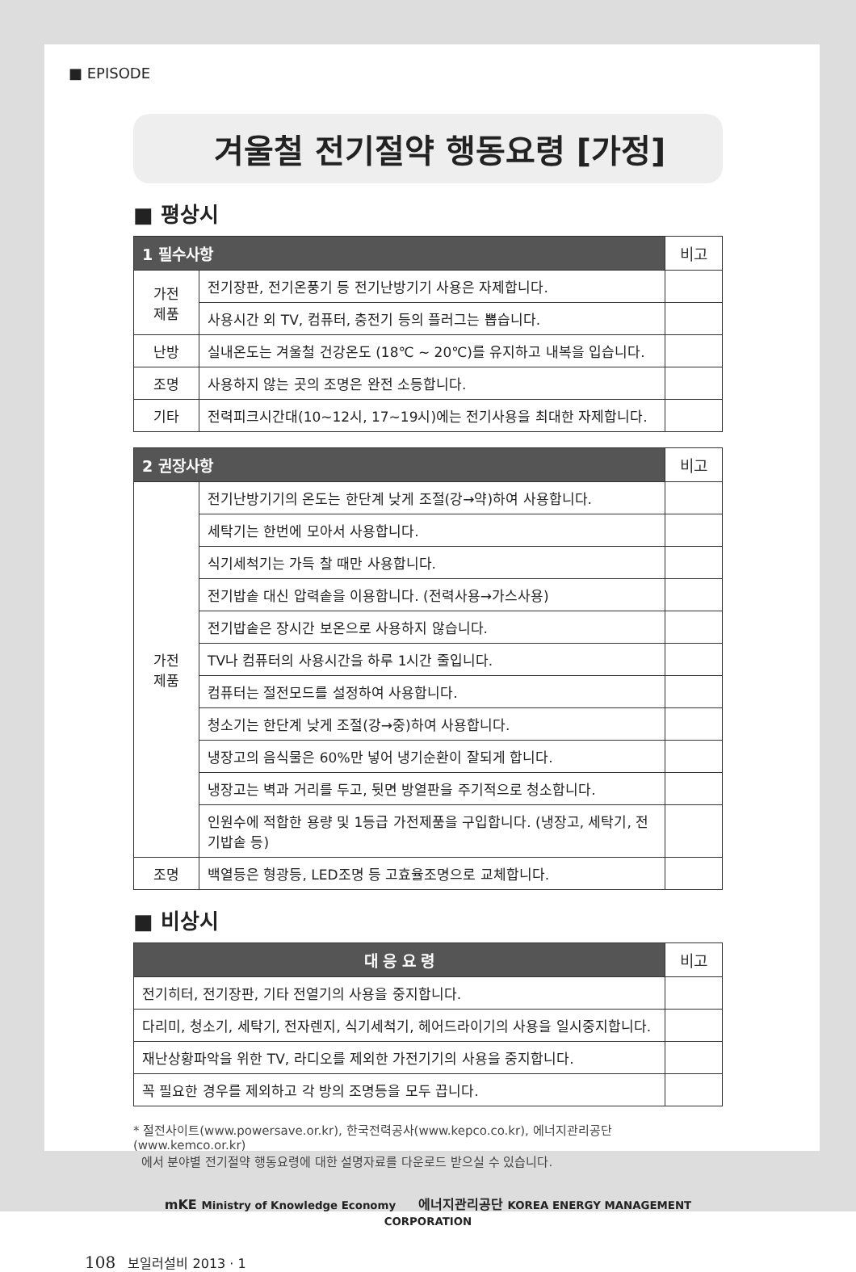■ EPISODE
겨울철 전기절약 행동요령 [가정]
■ 평상시
| 1 필수사항 | | 비고 |
| --- | --- | --- |
| 가전 제품 | 전기장판, 전기온풍기 등 전기난방기기 사용은 자제합니다. | |
| | 사용시간 외 TV, 컴퓨터, 충전기 등의 플러그는 뽑습니다. | |
| 난방 | 실내온도는 겨울철 건강온도 (18℃ ~ 20℃)를 유지하고 내복을 입습니다. | |
| 조명 | 사용하지 않는 곳의 조명은 완전 소등합니다. | |
| 기타 | 전력피크시간대(10~12시, 17~19시)에는 전기사용을 최대한 자제합니다. | |
| 2 권장사항 | | 비고 |
| --- | --- | --- |
| 가전 제품 | 전기난방기기의 온도는 한단계 낮게 조절(강→약)하여 사용합니다. | |
| | 세탁기는 한번에 모아서 사용합니다. | |
| | 식기세척기는 가득 찰 때만 사용합니다. | |
| | 전기밥솥 대신 압력솥을 이용합니다. (전력사용→가스사용) | |
| | 전기밥솥은 장시간 보온으로 사용하지 않습니다. | |
| | TV나 컴퓨터의 사용시간을 하루 1시간 줄입니다. | |
| | 컴퓨터는 절전모드를 설정하여 사용합니다. | |
| | 청소기는 한단계 낮게 조절(강→중)하여 사용합니다. | |
| | 냉장고의 음식물은 60%만 넣어 냉기순환이 잘되게 합니다. | |
| | 냉장고는 벽과 거리를 두고, 뒷면 방열판을 주기적으로 청소합니다. | |
| | 인원수에 적합한 용량 및 1등급 가전제품을 구입합니다. (냉장고, 세탁기, 전기밥솥 등) | |
| 조명 | 백열등은 형광등, LED조명 등 고효율조명으로 교체합니다. | |
■ 비상시
| 대 응 요 령 | 비고 |
| --- | --- |
| 전기히터, 전기장판, 기타 전열기의 사용을 중지합니다. | |
| 다리미, 청소기, 세탁기, 전자렌지, 식기세척기, 헤어드라이기의 사용을 일시중지합니다. | |
| 재난상황파악을 위한 TV, 라디오를 제외한 가전기기의 사용을 중지합니다. | |
| 꼭 필요한 경우를 제외하고 각 방의 조명등을 모두 끕니다. | |
* 절전사이트(www.powersave.or.kr), 한국전력공사(www.kepco.co.kr), 에너지관리공단(www.kemco.or.kr)
에서 분야별 전기절약 행동요령에 대한 설명자료를 다운로드 받으실 수 있습니다.
mKE Ministry of Knowledge Economy 에너지관리공단 KOREA ENERGY MANAGEMENT CORPORATION
108 보일러설비 2013 · 1